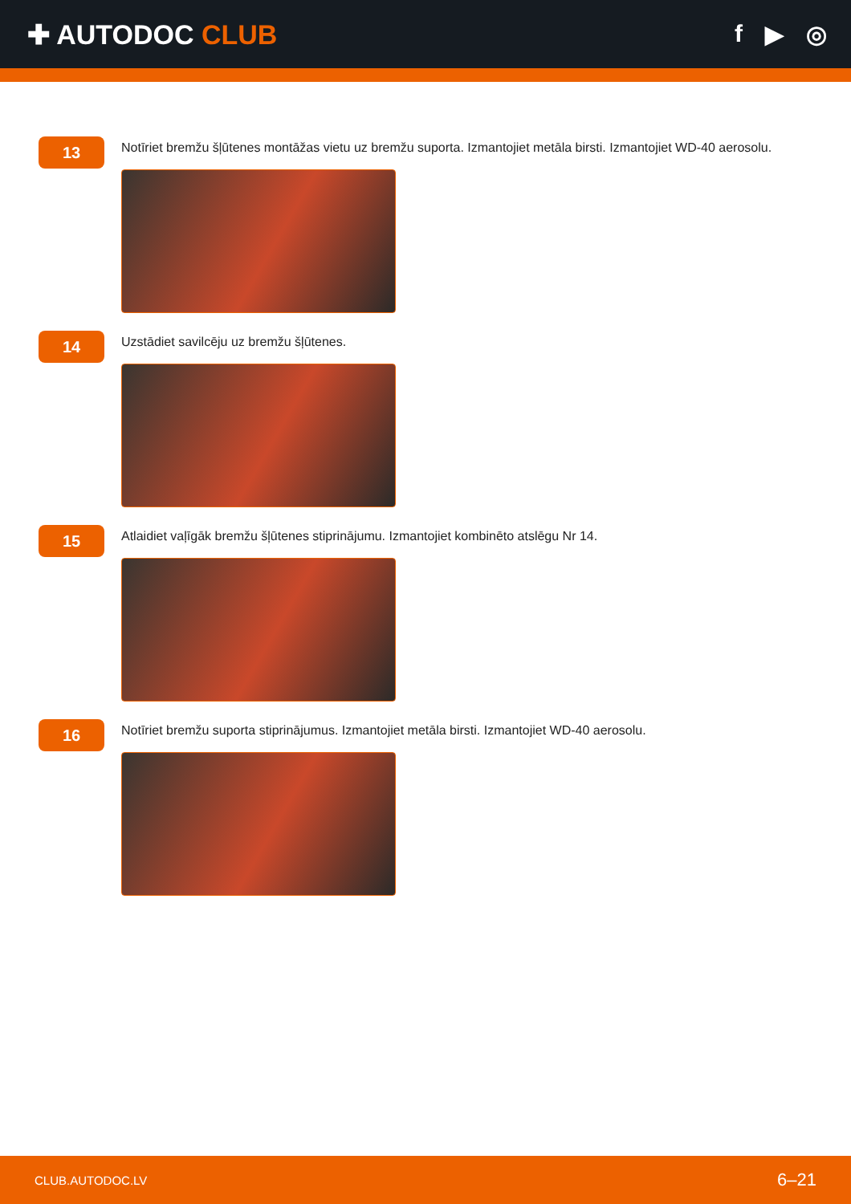✚ AUTODOC CLUB f ▶ ◎
13
Notīriet bremžu šļūtenes montāžas vietu uz bremžu suporta. Izmantojiet metāla birsti. Izmantojiet WD-40 aerosolu.
14
Uzstādiet savilcēju uz bremžu šļūtenes.
15
Atlaidiet vaļīgāk bremžu šļūtenes stiprinājumu. Izmantojiet kombinēto atslēgu Nr 14.
16
Notīriet bremžu suporta stiprinājumus. Izmantojiet metāla birsti. Izmantojiet WD-40 aerosolu.
CLUB.AUTODOC.LV 6–21